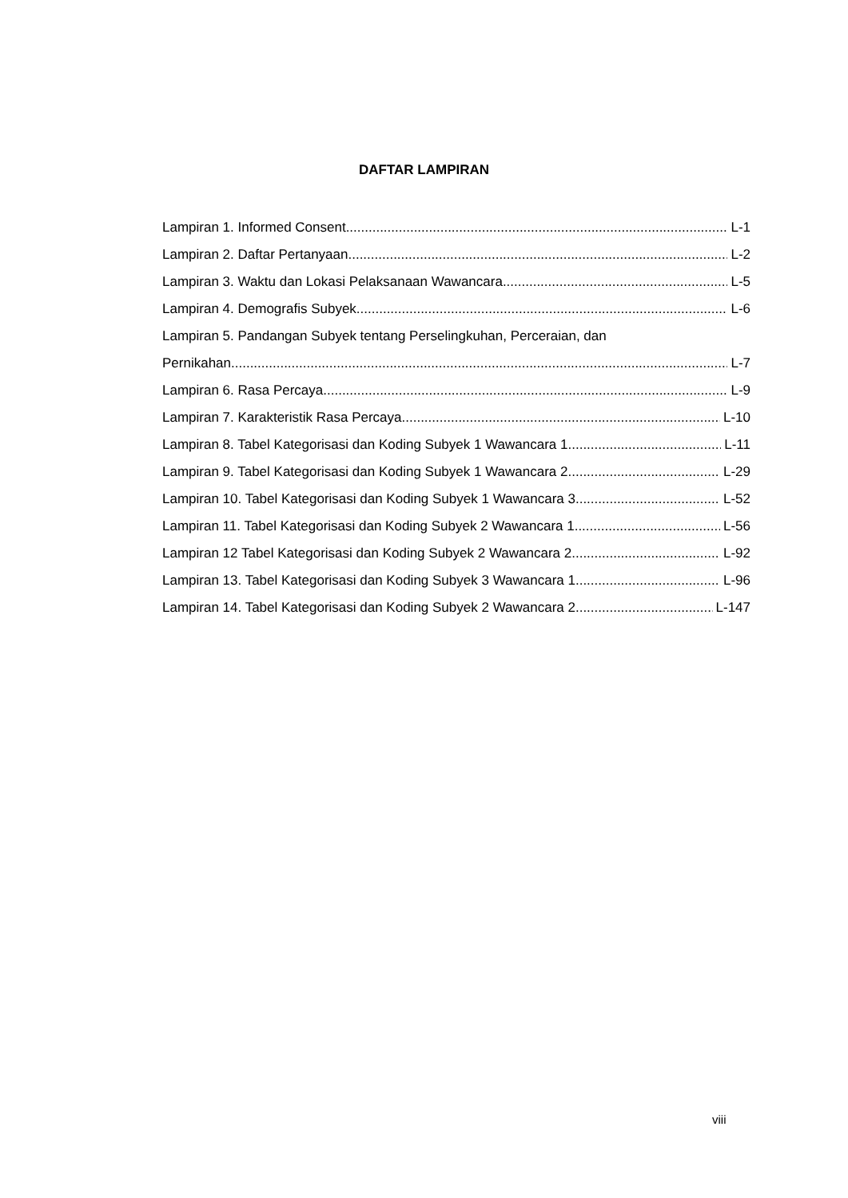DAFTAR LAMPIRAN
Lampiran 1. Informed Consent L-1
Lampiran 2. Daftar Pertanyaan L-2
Lampiran 3. Waktu dan Lokasi Pelaksanaan Wawancara L-5
Lampiran 4. Demografis Subyek L-6
Lampiran 5. Pandangan Subyek tentang Perselingkuhan, Perceraian, dan
Pernikahan L-7
Lampiran 6. Rasa Percaya L-9
Lampiran 7. Karakteristik Rasa Percaya L-10
Lampiran 8. Tabel Kategorisasi dan Koding Subyek 1 Wawancara 1 L-11
Lampiran 9. Tabel Kategorisasi dan Koding Subyek 1 Wawancara 2 L-29
Lampiran 10. Tabel Kategorisasi dan Koding Subyek 1 Wawancara 3 L-52
Lampiran 11. Tabel Kategorisasi dan Koding Subyek 2 Wawancara 1 L-56
Lampiran 12 Tabel Kategorisasi dan Koding Subyek 2 Wawancara 2 L-92
Lampiran 13. Tabel Kategorisasi dan Koding Subyek 3 Wawancara 1 L-96
Lampiran 14. Tabel Kategorisasi dan Koding Subyek 2 Wawancara 2 L-147
viii